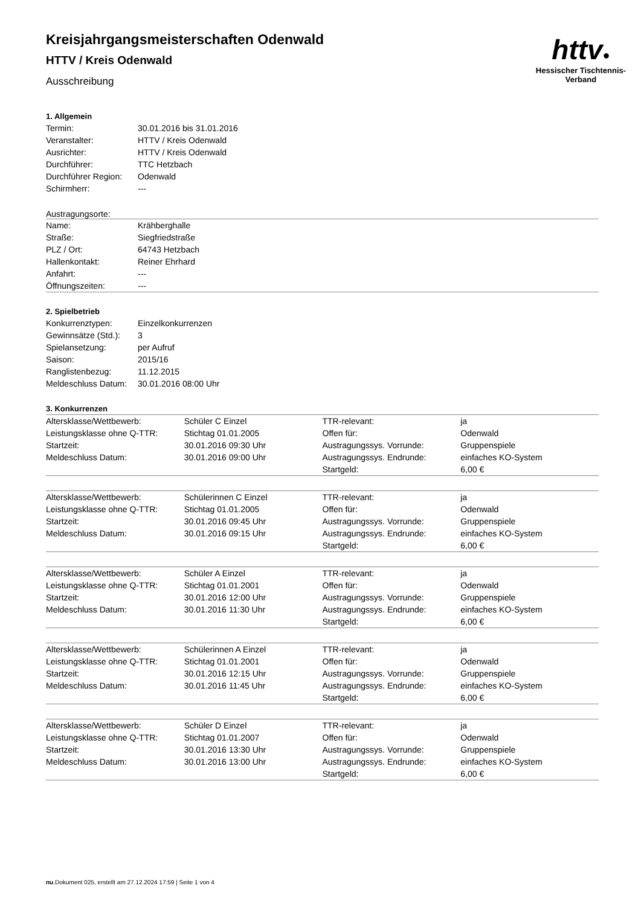httv●
Hessischer Tischtennis-Verband
Kreisjahrgangsmeisterschaften Odenwald
HTTV / Kreis Odenwald
Ausschreibung
1. Allgemein
| Termin: | 30.01.2016 bis 31.01.2016 |
| Veranstalter: | HTTV / Kreis Odenwald |
| Ausrichter: | HTTV / Kreis Odenwald |
| Durchführer: | TTC Hetzbach |
| Durchführer Region: | Odenwald |
| Schirmherr: | --- |
Austragungsorte:
| Name: | Krähberghalle |
| Straße: | Siegfriedstraße |
| PLZ / Ort: | 64743 Hetzbach |
| Hallenkontakt: | Reiner Ehrhard |
| Anfahrt: | --- |
| Öffnungszeiten: | --- |
2. Spielbetrieb
| Konkurrenztypen: | Einzelkonkurrenzen |
| Gewinnsätze (Std.): | 3 |
| Spielansetzung: | per Aufruf |
| Saison: | 2015/16 |
| Ranglistenbezug: | 11.12.2015 |
| Meldeschluss Datum: | 30.01.2016 08:00 Uhr |
3. Konkurrenzen
| Altersklasse/Wettbewerb: | Schüler C Einzel | TTR-relevant: | ja |
| Leistungsklasse ohne Q-TTR: | Stichtag 01.01.2005 | Offen für: | Odenwald |
| Startzeit: | 30.01.2016 09:30 Uhr | Austragungssys. Vorrunde: | Gruppenspiele |
| Meldeschluss Datum: | 30.01.2016 09:00 Uhr | Austragungssys. Endrunde: | einfaches KO-System |
| | | Startgeld: | 6,00 € |
| Altersklasse/Wettbewerb: | Schülerinnen C Einzel | TTR-relevant: | ja |
| Leistungsklasse ohne Q-TTR: | Stichtag 01.01.2005 | Offen für: | Odenwald |
| Startzeit: | 30.01.2016 09:45 Uhr | Austragungssys. Vorrunde: | Gruppenspiele |
| Meldeschluss Datum: | 30.01.2016 09:15 Uhr | Austragungssys. Endrunde: | einfaches KO-System |
| | | Startgeld: | 6,00 € |
| Altersklasse/Wettbewerb: | Schüler A Einzel | TTR-relevant: | ja |
| Leistungsklasse ohne Q-TTR: | Stichtag 01.01.2001 | Offen für: | Odenwald |
| Startzeit: | 30.01.2016 12:00 Uhr | Austragungssys. Vorrunde: | Gruppenspiele |
| Meldeschluss Datum: | 30.01.2016 11:30 Uhr | Austragungssys. Endrunde: | einfaches KO-System |
| | | Startgeld: | 6,00 € |
| Altersklasse/Wettbewerb: | Schülerinnen A Einzel | TTR-relevant: | ja |
| Leistungsklasse ohne Q-TTR: | Stichtag 01.01.2001 | Offen für: | Odenwald |
| Startzeit: | 30.01.2016 12:15 Uhr | Austragungssys. Vorrunde: | Gruppenspiele |
| Meldeschluss Datum: | 30.01.2016 11:45 Uhr | Austragungssys. Endrunde: | einfaches KO-System |
| | | Startgeld: | 6,00 € |
| Altersklasse/Wettbewerb: | Schüler D Einzel | TTR-relevant: | ja |
| Leistungsklasse ohne Q-TTR: | Stichtag 01.01.2007 | Offen für: | Odenwald |
| Startzeit: | 30.01.2016 13:30 Uhr | Austragungssys. Vorrunde: | Gruppenspiele |
| Meldeschluss Datum: | 30.01.2016 13:00 Uhr | Austragungssys. Endrunde: | einfaches KO-System |
| | | Startgeld: | 6,00 € |
nu.Dokument 025, erstellt am 27.12.2024 17:59 | Seite 1 von 4